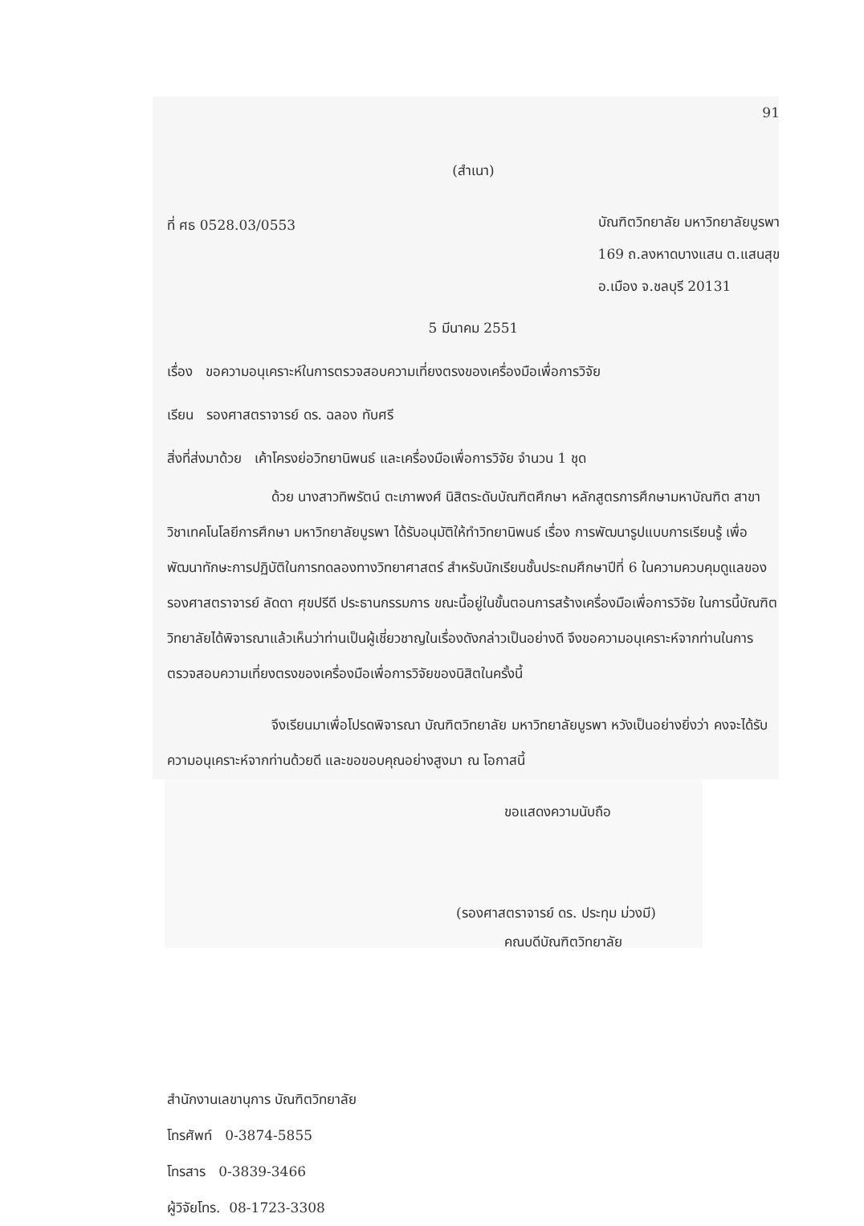91
(สำเนา)
ที่ ศธ 0528.03/0553
บัณฑิตวิทยาลัย มหาวิทยาลัยบูรพา
169 ถ.ลงหาดบางแสน ต.แสนสุข
อ.เมือง จ.ชลบุรี 20131
5 มีนาคม 2551
เรื่อง ขอความอนุเคราะห์ในการตรวจสอบความเที่ยงตรงของเครื่องมือเพื่อการวิจัย
เรียน รองศาสตราจารย์ ดร. ฉลอง ทับศรี
สิ่งที่ส่งมาด้วย เค้าโครงย่อวิทยานิพนธ์ และเครื่องมือเพื่อการวิจัย จำนวน 1 ชุด
ด้วย นางสาวทิพรัตน์ ตะเภาพงศ์ นิสิตระดับบัณฑิตศึกษา หลักสูตรการศึกษามหาบัณฑิต สาขาวิชาเทคโนโลยีการศึกษา มหาวิทยาลัยบูรพา ได้รับอนุมัติให้ทำวิทยานิพนธ์ เรื่อง การพัฒนารูปแบบการเรียนรู้ เพื่อพัฒนาทักษะการปฏิบัติในการทดลองทางวิทยาศาสตร์ สำหรับนักเรียนชั้นประถมศึกษาปีที่ 6 ในความควบคุมดูแลของ รองศาสตราจารย์ ลัดดา ศุขปรีดี ประธานกรรมการ ขณะนี้อยู่ในขั้นตอนการสร้างเครื่องมือเพื่อการวิจัย ในการนี้บัณฑิตวิทยาลัยได้พิจารณาแล้วเห็นว่าท่านเป็นผู้เชี่ยวชาญในเรื่องดังกล่าวเป็นอย่างดี จึงขอความอนุเคราะห์จากท่านในการตรวจสอบความเที่ยงตรงของเครื่องมือเพื่อการวิจัยของนิสิตในครั้งนี้
จึงเรียนมาเพื่อโปรดพิจารณา บัณฑิตวิทยาลัย มหาวิทยาลัยบูรพา หวังเป็นอย่างยิ่งว่า คงจะได้รับความอนุเคราะห์จากท่านด้วยดี และขอขอบคุณอย่างสูงมา ณ โอกาสนี้
ขอแสดงความนับถือ
(รองศาสตราจารย์ ดร. ประทุม ม่วงมี)
คณบดีบัณฑิตวิทยาลัย
สำนักงานเลขานุการ บัณฑิตวิทยาลัย
โทรศัพท์ 0-3874-5855
โทรสาร 0-3839-3466
ผู้วิจัยโทร. 08-1723-3308